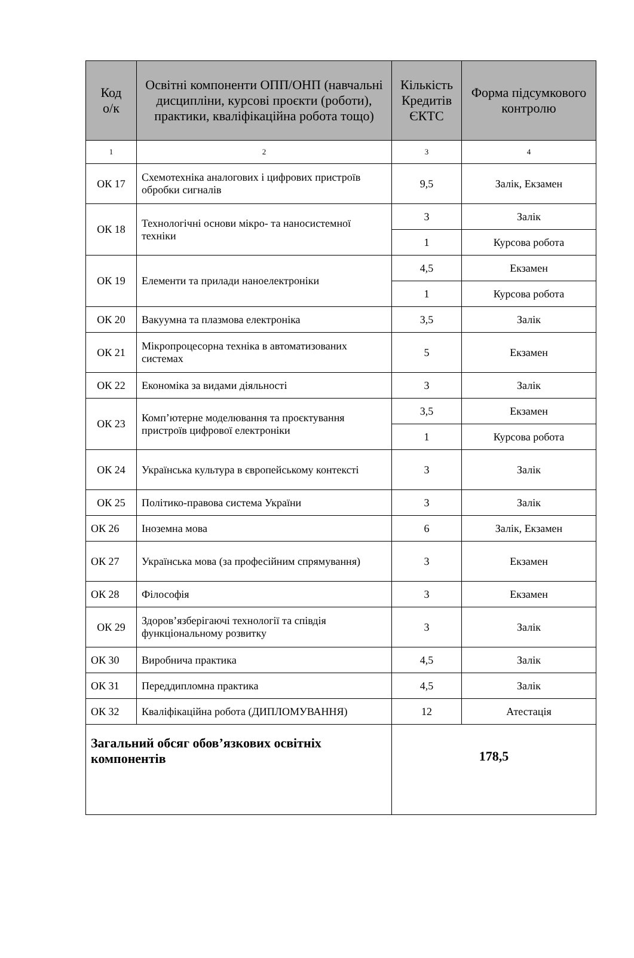| Код о/к | Освітні компоненти ОПП/ОНП (навчальні дисципліни, курсові проєкти (роботи), практики, кваліфікаційна робота тощо) | Кількість Кредитів ЄКТС | Форма підсумкового контролю |
| --- | --- | --- | --- |
| 1 | 2 | 3 | 4 |
| ОК 17 | Схемотехніка аналогових і цифрових пристроїв обробки сигналів | 9,5 | Залік, Екзамен |
| ОК 18 | Технологічні основи мікро- та наносистемної техніки | 3 | Залік |
| | | 1 | Курсова робота |
| ОК 19 | Елементи та прилади наноелектроніки | 4,5 | Екзамен |
| | | 1 | Курсова робота |
| ОК 20 | Вакуумна та плазмова електроніка | 3,5 | Залік |
| ОК 21 | Мікропроцесорна техніка в автоматизованих системах | 5 | Екзамен |
| ОК 22 | Економіка за видами діяльності | 3 | Залік |
| ОК 23 | Комп’ютерне моделювання та проєктування пристроїв цифрової електроніки | 3,5 | Екзамен |
| | | 1 | Курсова робота |
| ОК 24 | Українська культура в європейському контексті | 3 | Залік |
| ОК 25 | Політико-правова система України | 3 | Залік |
| ОК 26 | Іноземна мова | 6 | Залік, Екзамен |
| ОК 27 | Українська мова (за професійним спрямування) | 3 | Екзамен |
| ОК 28 | Філософія | 3 | Екзамен |
| ОК 29 | Здоров’язберігаючі технології та співдія функціональному розвитку | 3 | Залік |
| ОК 30 | Виробнича практика | 4,5 | Залік |
| ОК 31 | Переддипломна практика | 4,5 | Залік |
| ОК 32 | Кваліфікаційна робота (ДИПЛОМУВАННЯ) | 12 | Атестація |
| Загальний обсяг обов’язкових освітніх компонентів | | 178,5 | |